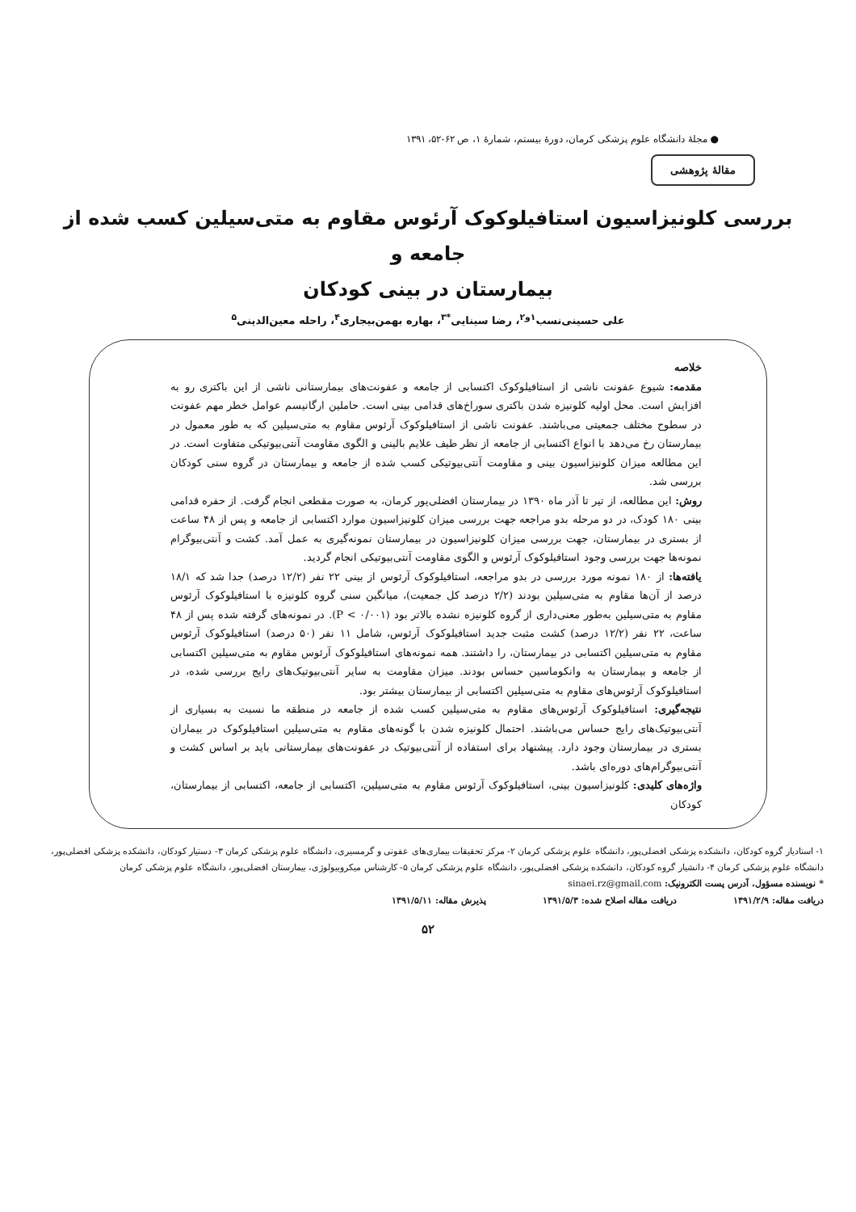● مجلهٔ دانشگاه علوم پزشکی کرمان، دورهٔ بیستم، شمارهٔ ۱، ص ۶۲-۵۲، ۱۳۹۱
مقالهٔ پژوهشی
بررسی کلونیزاسیون استافیلوکوک آرئوس مقاوم به متی‌سیلین کسب شده از جامعه و
بیمارستان در بینی کودکان
علی حسینی‌نسب<sup>۱و۲</sup>، رضا سینایی<sup>*۳</sup>، بهاره بهمن‌بیجاری<sup>۴</sup>، راحله معین‌الدینی<sup>۵</sup>
خلاصه
مقدمه: شیوع عفونت ناشی از استافیلوکوک اکتسابی از جامعه و عفونت‌های بیمارستانی ناشی از این باکتری رو به افزایش است. محل اولیه کلونیزه شدن باکتری سوراخ‌های قدامی بینی است. حاملین ارگانیسم عوامل خطر مهم عفونت در سطوح مختلف جمعیتی می‌باشند. عفونت ناشی از استافیلوکوک آرئوس مقاوم به متی‌سیلین که به طور معمول در بیمارستان رخ می‌دهد با انواع اکتسابی از جامعه از نظر طیف علایم بالینی و الگوی مقاومت آنتی‌بیوتیکی متفاوت است. در این مطالعه میزان کلونیزاسیون بینی و مقاومت آنتی‌بیوتیکی کسب شده از جامعه و بیمارستان در گروه سنی کودکان بررسی شد.
روش: این مطالعه، از تیر تا آذر ماه ۱۳۹۰ در بیمارستان افضلی‌پور کرمان، به صورت مقطعی انجام گرفت. از حفره قدامی بینی ۱۸۰ کودک، در دو مرحله بدو مراجعه جهت بررسی میزان کلونیزاسیون موارد اکتسابی از جامعه و پس از ۴۸ ساعت از بستری در بیمارستان، جهت بررسی میزان کلونیزاسیون در بیمارستان نمونه‌گیری به عمل آمد. کشت و آنتی‌بیوگرام نمونه‌ها جهت بررسی وجود استافیلوکوک آرئوس و الگوی مقاومت آنتی‌بیوتیکی انجام گردید.
یافته‌ها: از ۱۸۰ نمونه مورد بررسی در بدو مراجعه، استافیلوکوک آرئوس از بینی ۲۲ نفر (۱۲/۲ درصد) جدا شد که ۱۸/۱ درصد از آن‌ها مقاوم به متی‌سیلین بودند (۲/۲ درصد کل جمعیت)، میانگین سنی گروه کلونیزه با استافیلوکوک آرئوس مقاوم به متی‌سیلین به‌طور معنی‌داری از گروه کلونیزه نشده بالاتر بود (P < ۰/۰۰۱). در نمونه‌های گرفته شده پس از ۴۸ ساعت، ۲۲ نفر (۱۲/۲ درصد) کشت مثبت جدید استافیلوکوک آرئوس، شامل ۱۱ نفر (۵۰ درصد) استافیلوکوک آرئوس مقاوم به متی‌سیلین اکتسابی در بیمارستان، را داشتند. همه نمونه‌های استافیلوکوک آرئوس مقاوم به متی‌سیلین اکتسابی از جامعه و بیمارستان به وانکوماسین حساس بودند. میزان مقاومت به سایر آنتی‌بیوتیک‌های رایج بررسی شده، در استافیلوکوک آرئوس‌های مقاوم به متی‌سیلین اکتسابی از بیمارستان بیشتر بود.
نتیجه‌گیری: استافیلوکوک آرئوس‌های مقاوم به متی‌سیلین کسب شده از جامعه در منطقه ما نسبت به بسیاری از آنتی‌بیوتیک‌های رایج حساس می‌باشند. احتمال کلونیزه شدن با گونه‌های مقاوم به متی‌سیلین استافیلوکوک در بیماران بستری در بیمارستان وجود دارد. پیشنهاد برای استفاده از آنتی‌بیوتیک در عفونت‌های بیمارستانی باید بر اساس کشت و آنتی‌بیوگرام‌های دوره‌ای باشد.
واژه‌های کلیدی: کلونیزاسیون بینی، استافیلوکوک آرئوس مقاوم به متی‌سیلین، اکتسابی از جامعه، اکتسابی از بیمارستان، کودکان
۱- استادیار گروه کودکان، دانشکده پزشکی افضلی‌پور، دانشگاه علوم پزشکی کرمان ۲- مرکز تحقیقات بیماری‌های عفونی و گرمسیری، دانشگاه علوم پزشکی کرمان ۳- دستیار کودکان، دانشکده پزشکی افضلی‌پور، دانشگاه علوم پزشکی کرمان ۴- دانشیار گروه کودکان، دانشکده پزشکی افضلی‌پور، دانشگاه علوم پزشکی کرمان ۵- کارشناس میکروبیولوژی، بیمارستان افضلی‌پور، دانشگاه علوم پزشکی کرمان
* نویسنده مسؤول، آدرس پست الکترونیک: sinaei.rz@gmail.com
دریافت مقاله: ۱۳۹۱/۲/۹ دریافت مقاله اصلاح شده: ۱۳۹۱/۵/۳ پذیرش مقاله: ۱۳۹۱/۵/۱۱
۵۲